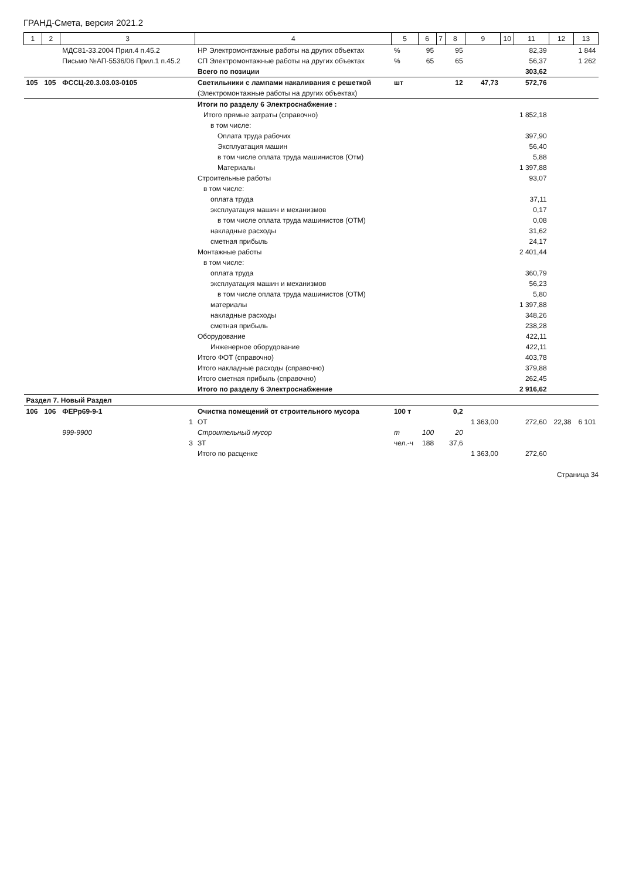ГРАНД-Смета, версия 2021.2
| 1 | 2 | 3 | 4 | 5 | 6 | 7 | 8 | 9 | 10 | 11 | 12 | 13 |
| --- | --- | --- | --- | --- | --- | --- | --- | --- | --- | --- | --- | --- |
| | | МДС81-33.2004 Прил.4 п.45.2 | НР Электромонтажные работы на других объектах | % | 95 | | 95 | | | 82,39 | | 1 844 |
| | | Письмо №АП-5536/06 Прил.1 п.45.2 | СП Электромонтажные работы на других объектах | % | 65 | | 65 | | | 56,37 | | 1 262 |
| | | | Всего по позиции | | | | | | | 303,62 | | |
| 105 | 105 | ФССЦ-20.3.03.03-0105 | Светильники с лампами накаливания с решеткой | шт | | | 12 | 47,73 | | 572,76 | | |
| | | | (Электромонтажные работы на других объектах) | | | | | | | | | |
| | | | Итоги по разделу 6 Электроснабжение : | | | | | | | | | |
| | | | Итого прямые затраты (справочно) | | | | | | | 1 852,18 | | |
| | | | в том числе: | | | | | | | | | |
| | | | Оплата труда рабочих | | | | | | | 397,90 | | |
| | | | Эксплуатация машин | | | | | | | 56,40 | | |
| | | | в том числе оплата труда машинистов (Отм) | | | | | | | 5,88 | | |
| | | | Материалы | | | | | | | 1 397,88 | | |
| | | | Строительные работы | | | | | | | 93,07 | | |
| | | | в том числе: | | | | | | | | | |
| | | | оплата труда | | | | | | | 37,11 | | |
| | | | эксплуатация машин и механизмов | | | | | | | 0,17 | | |
| | | | в том числе оплата труда машинистов (ОТМ) | | | | | | | 0,08 | | |
| | | | накладные расходы | | | | | | | 31,62 | | |
| | | | сметная прибыль | | | | | | | 24,17 | | |
| | | | Монтажные работы | | | | | | | 2 401,44 | | |
| | | | в том числе: | | | | | | | | | |
| | | | оплата труда | | | | | | | 360,79 | | |
| | | | эксплуатация машин и механизмов | | | | | | | 56,23 | | |
| | | | в том числе оплата труда машинистов (ОТМ) | | | | | | | 5,80 | | |
| | | | материалы | | | | | | | 1 397,88 | | |
| | | | накладные расходы | | | | | | | 348,26 | | |
| | | | сметная прибыль | | | | | | | 238,28 | | |
| | | | Оборудование | | | | | | | 422,11 | | |
| | | | Инженерное оборудование | | | | | | | 422,11 | | |
| | | | Итого ФОТ (справочно) | | | | | | | 403,78 | | |
| | | | Итого накладные расходы (справочно) | | | | | | | 379,88 | | |
| | | | Итого сметная прибыль (справочно) | | | | | | | 262,45 | | |
| | | | Итого по разделу 6 Электроснабжение | | | | | | | 2 916,62 | | |
| Раздел 7. Новый Раздел | | | | | | | | | | | | |
| 106 | 106 | ФЕРр69-9-1 | Очистка помещений от строительного мусора | 100 т | | | 0,2 | | | | | |
| | | 1 | ОТ | | | | | 1 363,00 | | 272,60 | 22,38 | 6 101 |
| | | 999-9900 | Строительный мусор | т | 100 | | 20 | | | | | |
| | | 3 | ЗТ | чел.-ч | 188 | | 37,6 | | | | | |
| | | | Итого по расценке | | | | | 1 363,00 | | 272,60 | | |
Страница 34